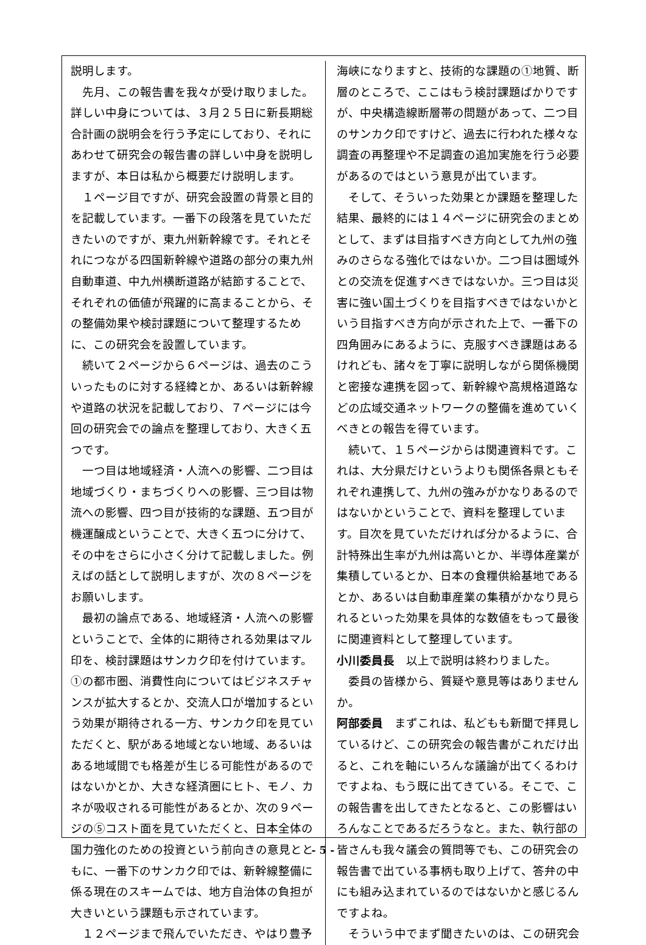説明します。
先月、この報告書を我々が受け取りました。詳しい中身については、３月２５日に新長期総合計画の説明会を行う予定にしており、それにあわせて研究会の報告書の詳しい中身を説明しますが、本日は私から概要だけ説明します。
１ページ目ですが、研究会設置の背景と目的を記載しています。一番下の段落を見ていただきたいのですが、東九州新幹線です。それとそれにつながる四国新幹線や道路の部分の東九州自動車道、中九州横断道路が結節することで、それぞれの価値が飛躍的に高まることから、その整備効果や検討課題について整理するために、この研究会を設置しています。
続いて２ページから６ページは、過去のこういったものに対する経緯とか、あるいは新幹線や道路の状況を記載しており、７ページには今回の研究会での論点を整理しており、大きく五つです。
一つ目は地域経済・人流への影響、二つ目は地域づくり・まちづくりへの影響、三つ目は物流への影響、四つ目が技術的な課題、五つ目が機運醸成ということで、大きく五つに分けて、その中をさらに小さく分けて記載しました。例えばの話として説明しますが、次の８ページをお願いします。
最初の論点である、地域経済・人流への影響ということで、全体的に期待される効果はマル印を、検討課題はサンカク印を付けています。①の都市圏、消費性向についてはビジネスチャンスが拡大するとか、交流人口が増加するという効果が期待される一方、サンカク印を見ていただくと、駅がある地域とない地域、あるいはある地域間でも格差が生じる可能性があるのではないかとか、大きな経済圏にヒト、モノ、カネが吸収される可能性があるとか、次の９ページの⑤コスト面を見ていただくと、日本全体の国力強化のための投資という前向きの意見とともに、一番下のサンカク印では、新幹線整備に係る現在のスキームでは、地方自治体の負担が大きいという課題も示されています。
１２ページまで飛んでいただき、やはり豊予
海峡になりますと、技術的な課題の①地質、断層のところで、ここはもう検討課題ばかりですが、中央構造線断層帯の問題があって、二つ目のサンカク印ですけど、過去に行われた様々な調査の再整理や不足調査の追加実施を行う必要があるのではという意見が出ています。
そして、そういった効果とか課題を整理した結果、最終的には１４ページに研究会のまとめとして、まずは目指すべき方向として九州の強みのさらなる強化ではないか。二つ目は圏域外との交流を促進すべきではないか。三つ目は災害に強い国土づくりを目指すべきではないかという目指すべき方向が示された上で、一番下の四角囲みにあるように、克服すべき課題はあるけれども、諸々を丁寧に説明しながら関係機関と密接な連携を図って、新幹線や高規格道路などの広域交通ネットワークの整備を進めていくべきとの報告を得ています。
続いて、１５ページからは関連資料です。これは、大分県だけというよりも関係各県ともそれぞれ連携して、九州の強みがかなりあるのではないかということで、資料を整理しています。目次を見ていただければ分かるように、合計特殊出生率が九州は高いとか、半導体産業が集積しているとか、日本の食糧供給基地であるとか、あるいは自動車産業の集積がかなり見られるといった効果を具体的な数値をもって最後に関連資料として整理しています。
小川委員長　以上で説明は終わりました。
委員の皆様から、質疑や意見等はありませんか。
阿部委員　まずこれは、私どもも新聞で拝見しているけど、この研究会の報告書がこれだけ出ると、これを軸にいろんな議論が出てくるわけですよね、もう既に出てきている。そこで、この報告書を出してきたとなると、この影響はいろんなことであるだろうなと。また、執行部の皆さんも我々議会の質問等でも、この研究会の報告書で出ている事柄も取り上げて、答弁の中にも組み込まれているのではないかと感じるんですよね。
そういう中でまず聞きたいのは、この研究会
- 5 -